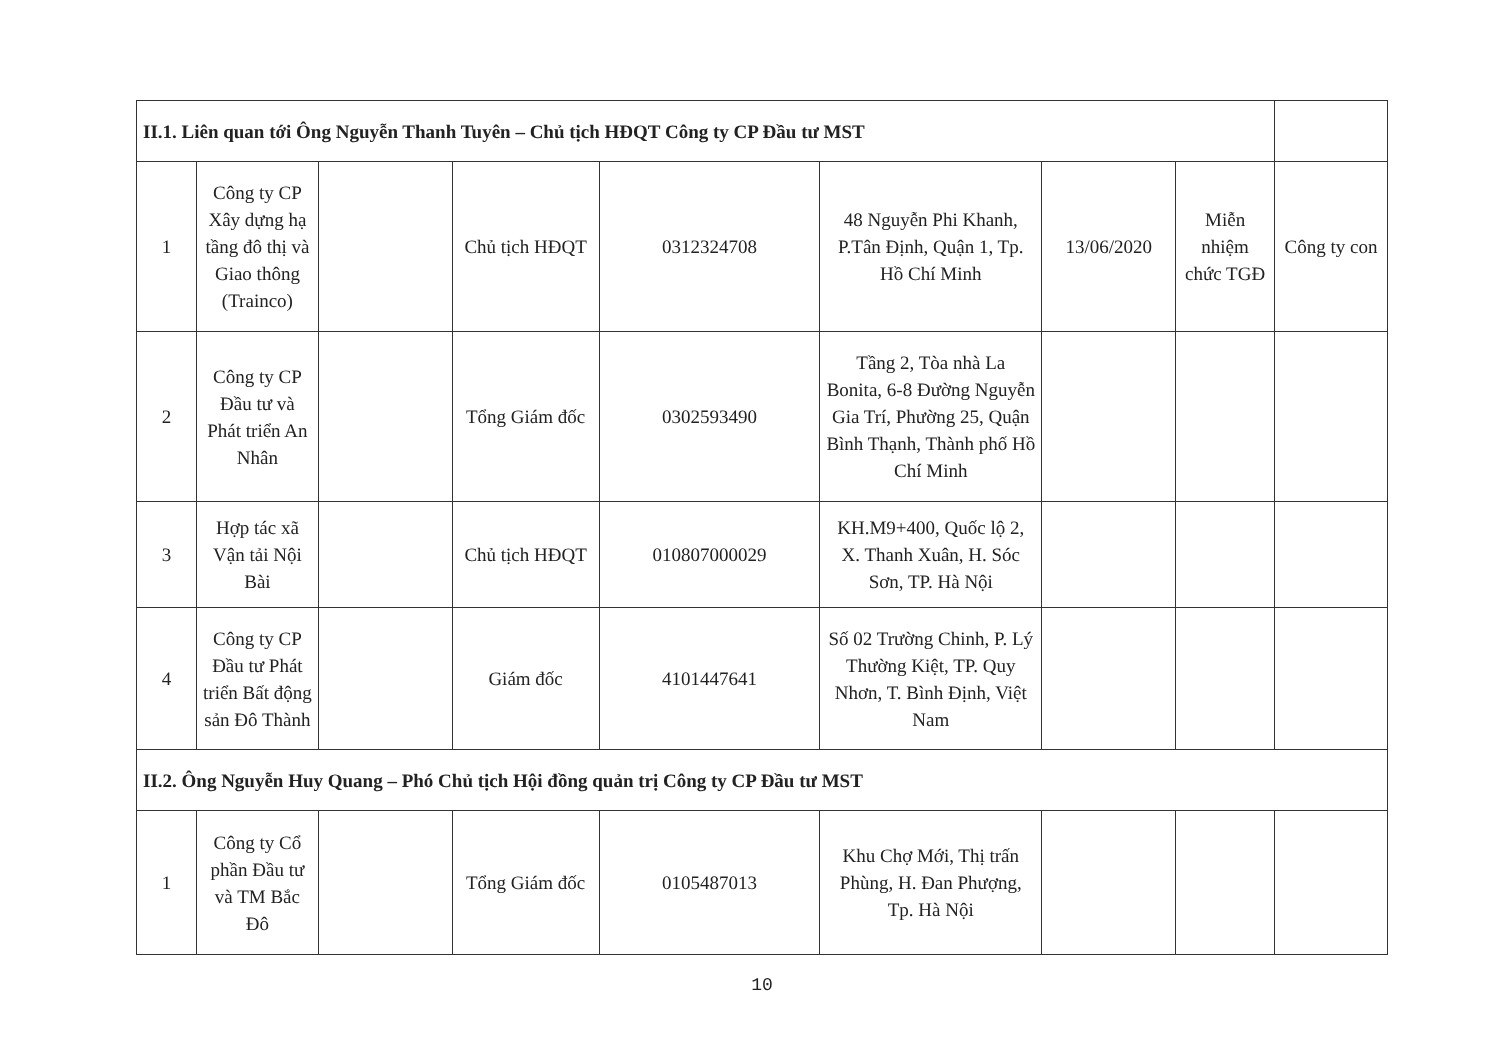| II.1. Liên quan tới Ông Nguyễn Thanh Tuyên – Chủ tịch HĐQT Công ty CP Đầu tư MST | | | | | | | | |
| 1 | Công ty CP Xây dựng hạ tầng đô thị và Giao thông (Trainco) | | Chủ tịch HĐQT | 0312324708 | 48 Nguyễn Phi Khanh, P.Tân Định, Quận 1, Tp. Hồ Chí Minh | 13/06/2020 | Miễn nhiệm chức TGĐ | Công ty con |
| 2 | Công ty CP Đầu tư và Phát triển An Nhân | | Tổng Giám đốc | 0302593490 | Tầng 2, Tòa nhà La Bonita, 6-8 Đường Nguyễn Gia Trí, Phường 25, Quận Bình Thạnh, Thành phố Hồ Chí Minh | | | |
| 3 | Hợp tác xã Vận tải Nội Bài | | Chủ tịch HĐQT | 010807000029 | KH.M9+400, Quốc lộ 2, X. Thanh Xuân, H. Sóc Sơn, TP. Hà Nội | | | |
| 4 | Công ty CP Đầu tư Phát triển Bất động sản Đô Thành | | Giám đốc | 4101447641 | Số 02 Trường Chinh, P. Lý Thường Kiệt, TP. Quy Nhơn, T. Bình Định, Việt Nam | | | |
| II.2. Ông Nguyễn Huy Quang – Phó Chủ tịch Hội đồng quản trị Công ty CP Đầu tư MST | | | | | | | | |
| 1 | Công ty Cổ phần Đầu tư và TM Bắc Đô | | Tổng Giám đốc | 0105487013 | Khu Chợ Mới, Thị trấn Phùng, H. Đan Phượng, Tp. Hà Nội | | | |
10